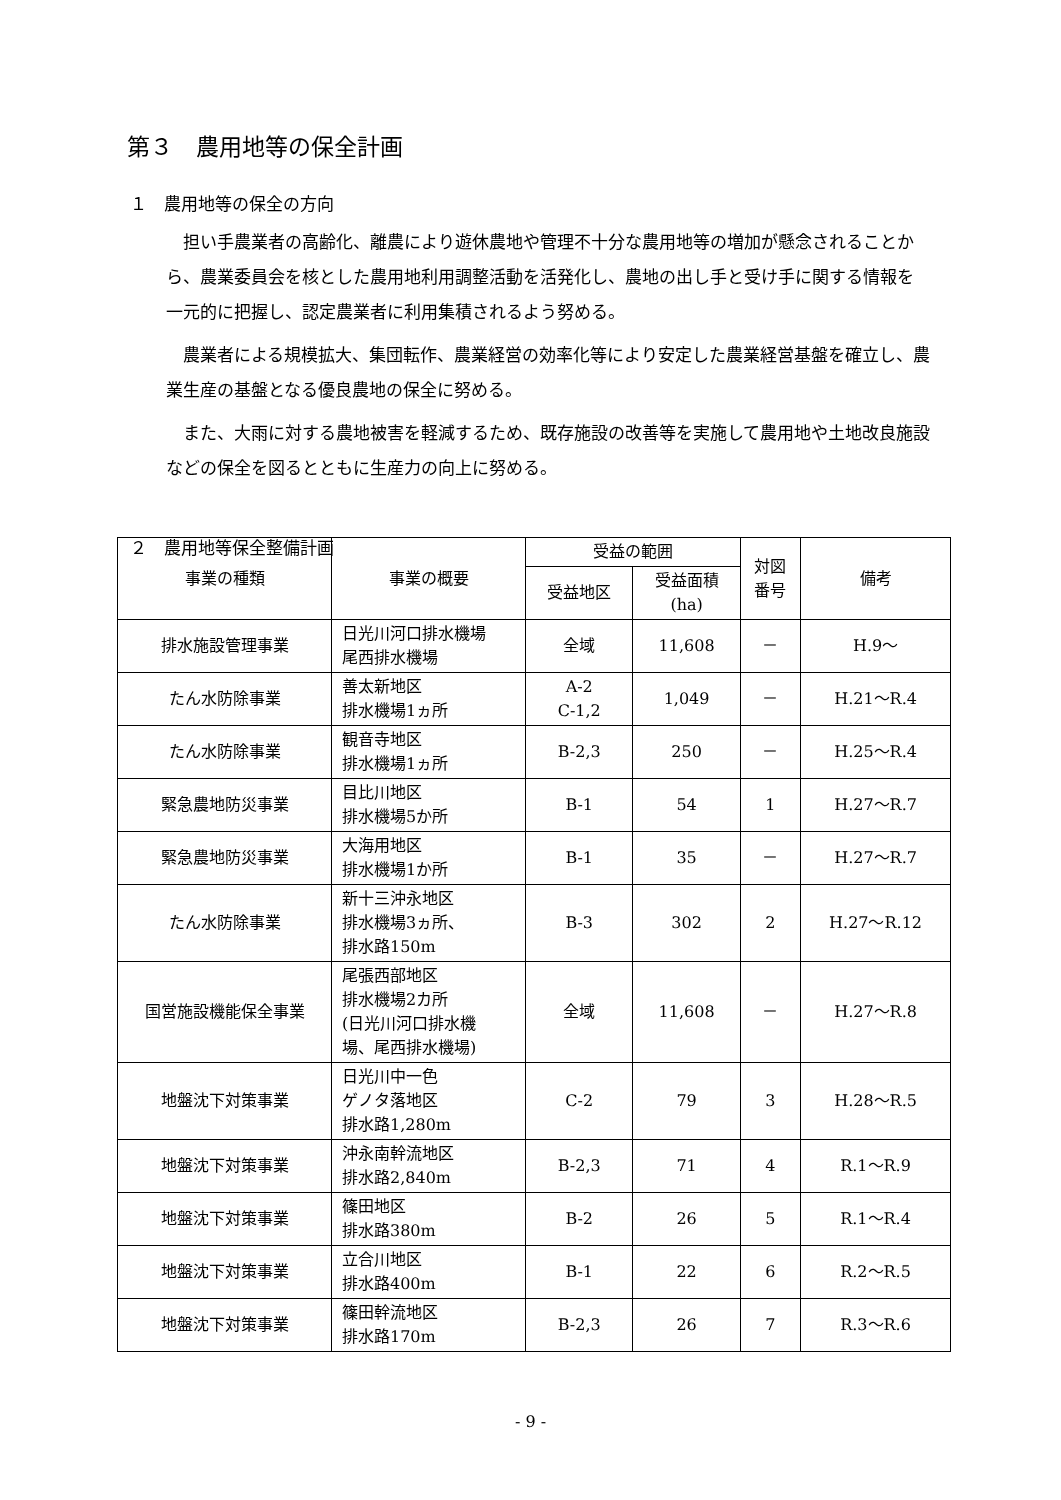第３　農用地等の保全計画
１　農用地等の保全の方向
担い手農業者の高齢化、離農により遊休農地や管理不十分な農用地等の増加が懸念されることから、農業委員会を核とした農用地利用調整活動を活発化し、農地の出し手と受け手に関する情報を一元的に把握し、認定農業者に利用集積されるよう努める。
農業者による規模拡大、集団転作、農業経営の効率化等により安定した農業経営基盤を確立し、農業生産の基盤となる優良農地の保全に努める。
また、大雨に対する農地被害を軽減するため、既存施設の改善等を実施して農用地や土地改良施設などの保全を図るとともに生産力の向上に努める。
２　農用地等保全整備計画
| 事業の種類 | 事業の概要 | 受益の範囲 | | 対図 番号 | 備考 |
| --- | --- | --- | --- | --- | --- |
| | | 受益地区 | 受益面積 (ha) | | |
| 排水施設管理事業 | 日光川河口排水機場 尾西排水機場 | 全域 | 11,608 | － | H.9～ |
| たん水防除事業 | 善太新地区 排水機場1ヵ所 | A-2 C-1,2 | 1,049 | － | H.21～R.4 |
| たん水防除事業 | 観音寺地区 排水機場1ヵ所 | B-2,3 | 250 | － | H.25～R.4 |
| 緊急農地防災事業 | 目比川地区 排水機場5か所 | B-1 | 54 | 1 | H.27～R.7 |
| 緊急農地防災事業 | 大海用地区 排水機場1か所 | B-1 | 35 | － | H.27～R.7 |
| たん水防除事業 | 新十三沖永地区 排水機場3ヵ所、 排水路150m | B-3 | 302 | 2 | H.27～R.12 |
| 国営施設機能保全事業 | 尾張西部地区 排水機場2カ所 (日光川河口排水機 場、尾西排水機場) | 全域 | 11,608 | － | H.27～R.8 |
| 地盤沈下対策事業 | 日光川中一色 ゲノタ落地区 排水路1,280m | C-2 | 79 | 3 | H.28～R.5 |
| 地盤沈下対策事業 | 沖永南幹流地区 排水路2,840m | B-2,3 | 71 | 4 | R.1～R.9 |
| 地盤沈下対策事業 | 篠田地区 排水路380m | B-2 | 26 | 5 | R.1～R.4 |
| 地盤沈下対策事業 | 立合川地区 排水路400m | B-1 | 22 | 6 | R.2～R.5 |
| 地盤沈下対策事業 | 篠田幹流地区 排水路170m | B-2,3 | 26 | 7 | R.3～R.6 |
- 9 -